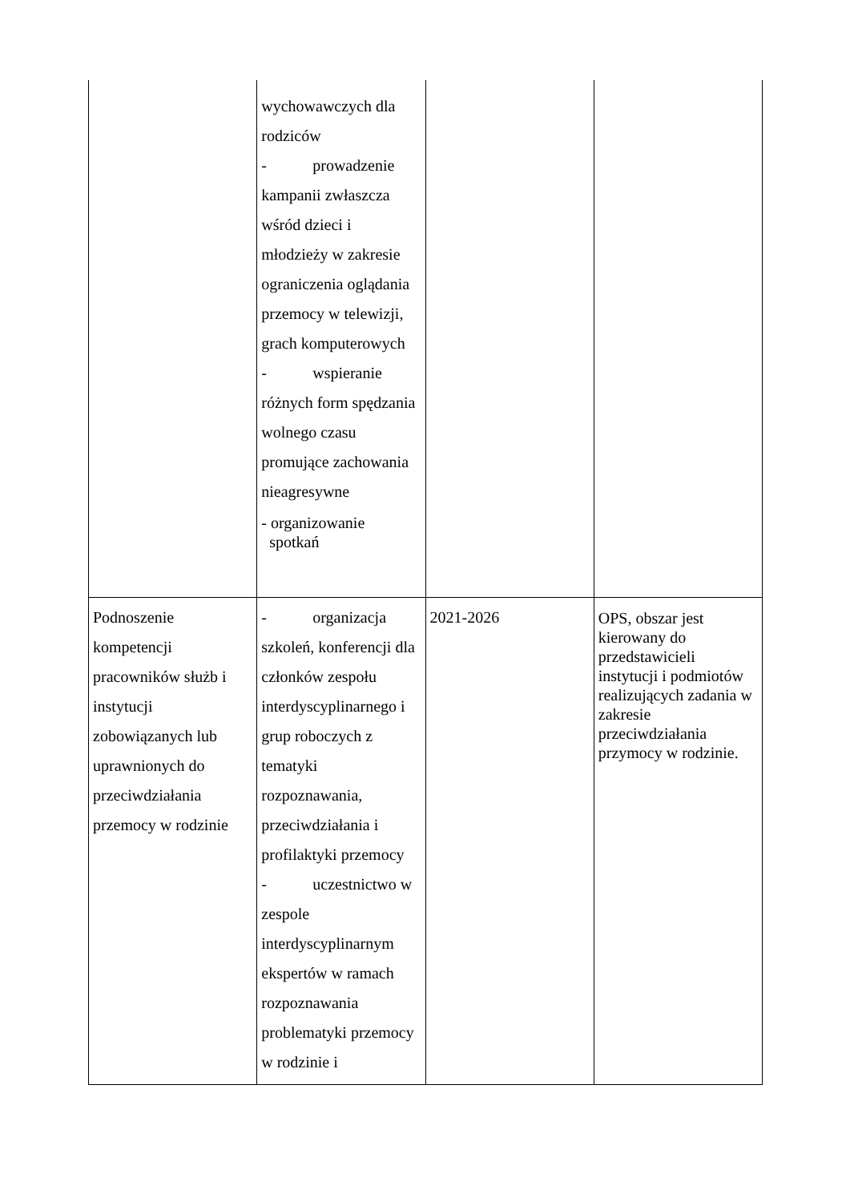| | wychowawczych dla rodziców - prowadzenie kampanii zwłaszcza wśród dzieci i młodzieży w zakresie ograniczenia oglądania przemocy w telewizji, grach komputerowych - wspieranie różnych form spędzania wolnego czasu promujące zachowania nieagresywne - organizowanie spotkań | | |
| Podnoszenie kompetencji pracowników służb i instytucji zobowiązanych lub uprawnionych do przeciwdziałania przemocy w rodzinie | - organizacja szkoleń, konferencji dla członków zespołu interdyscyplinarnego i grup roboczych z tematyki rozpoznawania, przeciwdziałania i profilaktyki przemocy - uczestnictwo w zespole interdyscyplinarnym ekspertów w ramach rozpoznawania problematyki przemocy w rodzinie i | 2021-2026 | OPS, obszar jest kierowany do przedstawicieli instytucji i podmiotów realizujących zadania w zakresie przeciwdziałania przymocy w rodzinie. |